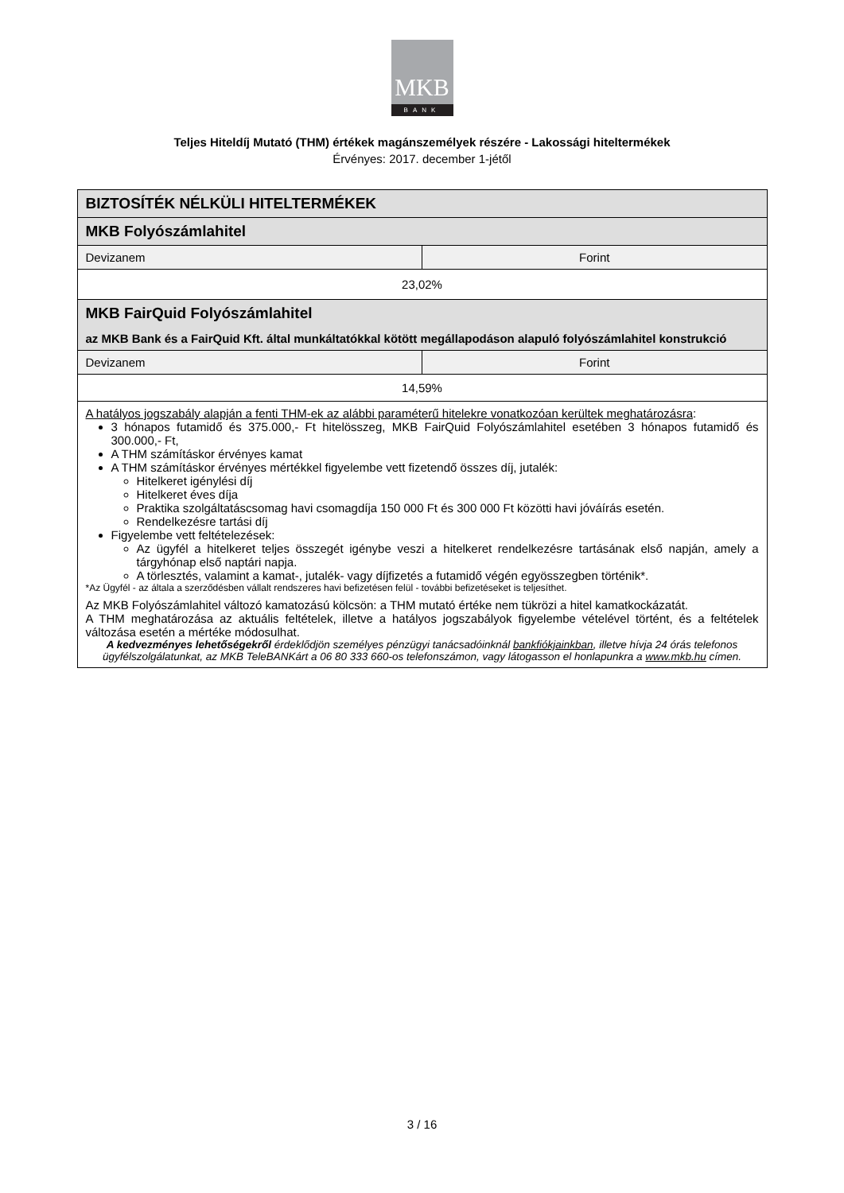MKB
BANK
Teljes Hiteldíj Mutató (THM) értékek magánszemélyek részére - Lakossági hiteltermékek
Érvényes: 2017. december 1-jétől
| BIZTOSÍTÉK NÉLKÜLI HITELTERMÉKEK | |
| --- | --- |
| MKB Folyószámlahitel | |
| Devizanem | Forint |
| 23,02% | |
| MKB FairQuid Folyószámlahitel az MKB Bank és a FairQuid Kft. által munkáltatókkal kötött megállapodáson alapuló folyószámlahitel konstrukció | |
| Devizanem | Forint |
| 14,59% | |
| A hatályos jogszabály alapján a fenti THM-ek az alábbi paraméterű hitelekre vonatkozóan kerültek meghatározásra : 3 hónapos futamidő és 375.000,- Ft hitelösszeg, MKB FairQuid Folyószámlahitel esetében 3 hónapos futamidő és 300.000,- Ft, A THM számításkor érvényes kamat A THM számításkor érvényes mértékkel figyelembe vett fizetendő összes díj, jutalék: Hitelkeret igénylési díj Hitelkeret éves díja Praktika szolgáltatáscsomag havi csomagdíja 150 000 Ft és 300 000 Ft közötti havi jóváírás esetén. Rendelkezésre tartási díj Figyelembe vett feltételezések: Az ügyfél a hitelkeret teljes összegét igénybe veszi a hitelkeret rendelkezésre tartásának első napján, amely a tárgyhónap első naptári napja. A törlesztés, valamint a kamat-, jutalék- vagy díjfizetés a futamidő végén egyösszegben történik*. *Az Ügyfél - az általa a szerződésben vállalt rendszeres havi befizetésen felül - további befizetéseket is teljesíthet. Az MKB Folyószámlahitel változó kamatozású kölcsön: a THM mutató értéke nem tükrözi a hitel kamatkockázatát. A THM meghatározása az aktuális feltételek, illetve a hatályos jogszabályok figyelembe vételével történt, és a feltételek változása esetén a mértéke módosulhat. A kedvezményes lehetőségekről érdeklődjön személyes pénzügyi tanácsadóinknál bankfiókjainkban , illetve hívja 24 órás telefonos ügyfélszolgálatunkat, az MKB TeleBANKárt a 06 80 333 660-os telefonszámon, vagy látogasson el honlapunkra a www.mkb.hu címen. | |
3 / 16